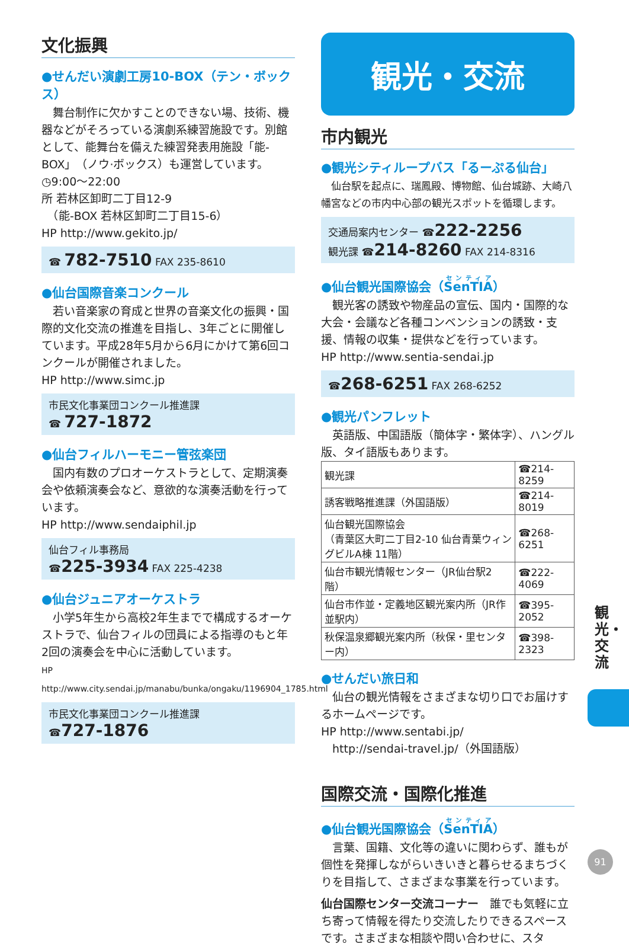文化振興
●せんだい演劇工房10-BOX（テン・ボックス）
　舞台制作に欠かすことのできない場、技術、機器などがそろっている演劇系練習施設です。別館として、能舞台を備えた練習発表用施設「能-BOX」（ノウ·ボックス）も運営しています。
◷9:00～22:00
所 若林区卸町二丁目12-9
　（能-BOX 若林区卸町二丁目15-6）
HP http://www.gekito.jp/
☎ 782-7510 FAX 235-8610
●仙台国際音楽コンクール
　若い音楽家の育成と世界の音楽文化の振興・国際的文化交流の推進を目指し、3年ごとに開催しています。平成28年5月から6月にかけて第6回コンクールが開催されました。
HP http://www.simc.jp
市民文化事業団コンクール推進課
☎ 727-1872
●仙台フィルハーモニー管弦楽団
　国内有数のプロオーケストラとして、定期演奏会や依頼演奏会など、意欲的な演奏活動を行っています。
HP http://www.sendaiphil.jp
仙台フィル事務局
☎225-3934 FAX 225-4238
●仙台ジュニアオーケストラ
　小学5年生から高校2年生までで構成するオーケストラで、仙台フィルの団員による指導のもと年2回の演奏会を中心に活動しています。
HP http://www.city.sendai.jp/manabu/bunka/ongaku/1196904_1785.html
市民文化事業団コンクール推進課
☎727-1876
観光・交流
市内観光
●観光シティループバス「るーぷる仙台」
　仙台駅を起点に、瑞鳳殿、博物館、仙台城跡、大崎八幡宮などの市内中心部の観光スポットを循環します。
交通局案内センター ☎222-2256
観光課 ☎214-8260 FAX 214-8316
●仙台観光国際協会（SenTIA）
　観光客の誘致や物産品の宣伝、国内・国際的な大会・会議など各種コンベンションの誘致・支援、情報の収集・提供などを行っています。
HP http://www.sentia-sendai.jp
☎268-6251 FAX 268-6252
●観光パンフレット
　英語版、中国語版（簡体字・繁体字）、ハングル版、タイ語版もあります。
| 観光課 | ☎214-8259 |
| 誘客戦略推進課（外国語版） | ☎214-8019 |
| 仙台観光国際協会 （青葉区大町二丁目2-10 仙台青葉ウィングビルA棟 11階） | ☎268-6251 |
| 仙台市観光情報センター（JR仙台駅2階） | ☎222-4069 |
| 仙台市作並・定義地区観光案内所（JR作並駅内） | ☎395-2052 |
| 秋保温泉郷観光案内所（秋保・里センター内） | ☎398-2323 |
●せんだい旅日和
　仙台の観光情報をさまざまな切り口でお届けするホームページです。
HP http://www.sentabi.jp/
　http://sendai-travel.jp/（外国語版）
国際交流・国際化推進
●仙台観光国際協会（SenTIA）
　言葉、国籍、文化等の違いに関わらず、誰もが個性を発揮しながらいきいきと暮らせるまちづくりを目指して、さまざまな事業を行っています。
仙台国際センター交流コーナー　誰でも気軽に立ち寄って情報を得たり交流したりできるスペースです。さまざまな相談や問い合わせに、スタ
観光・交流
91